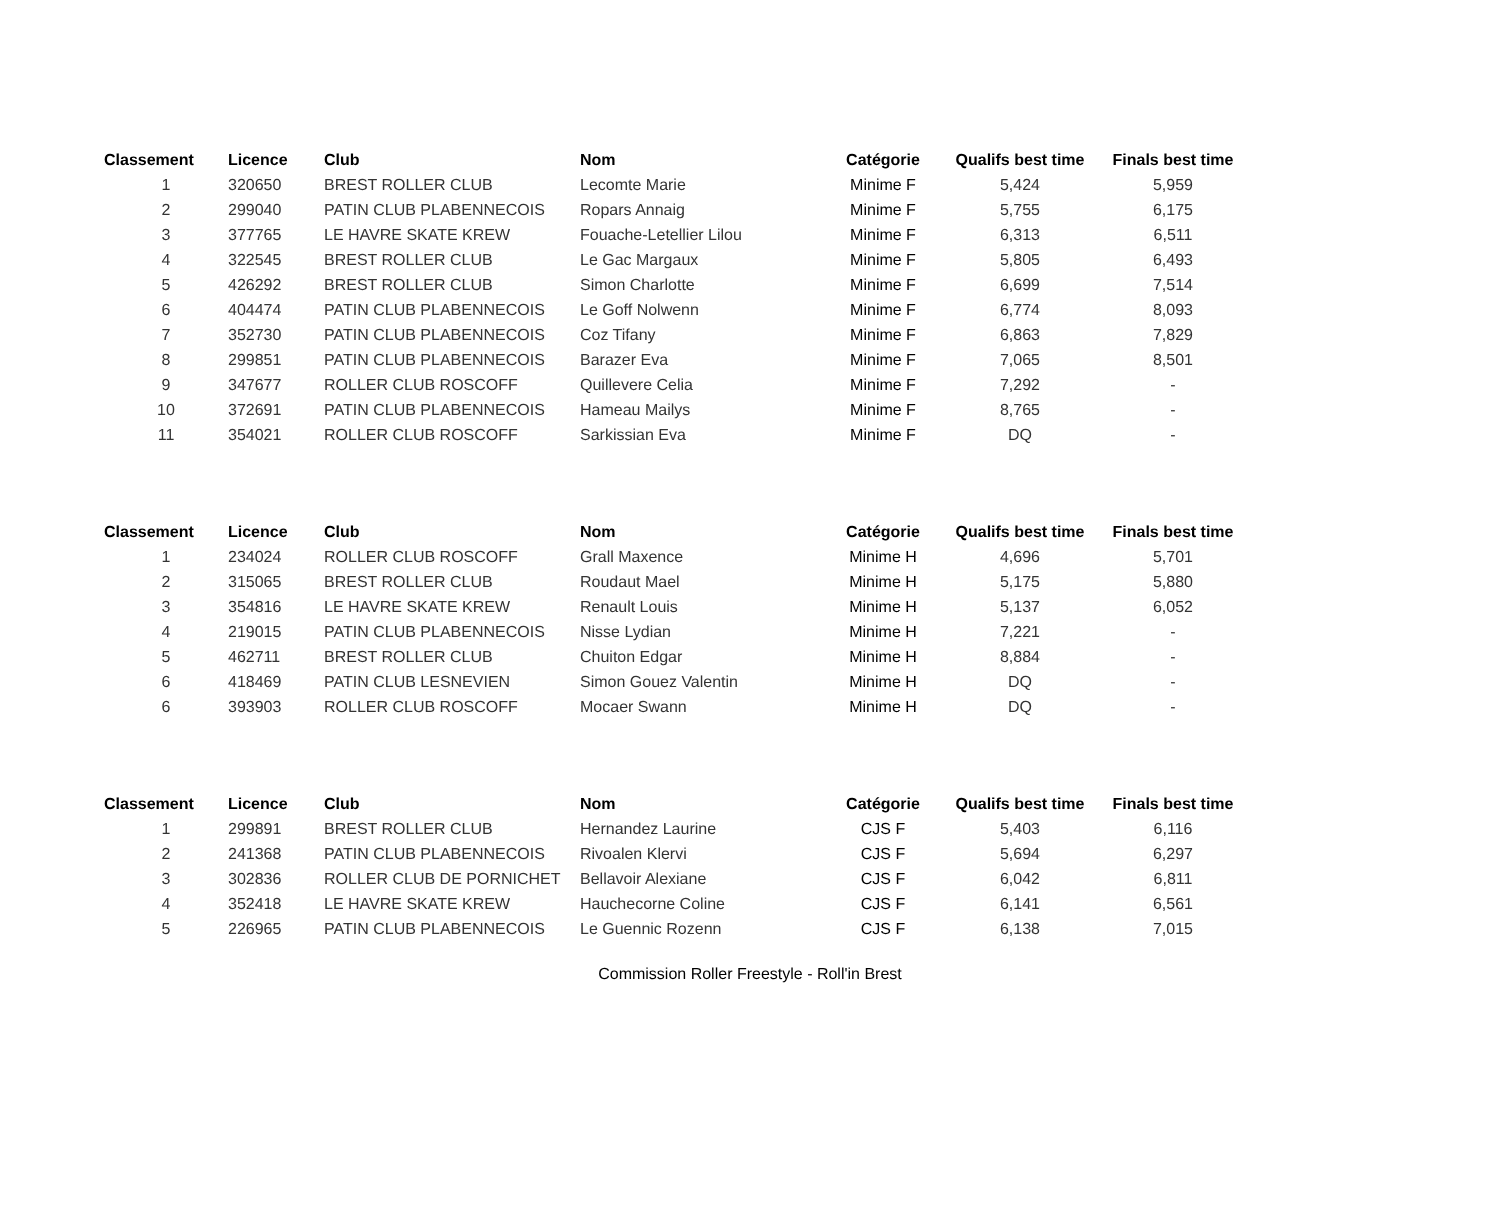| Classement | Licence | Club | Nom | Catégorie | Qualifs best time | Finals best time |
| --- | --- | --- | --- | --- | --- | --- |
| 1 | 320650 | BREST ROLLER CLUB | Lecomte Marie | Minime F | 5,424 | 5,959 |
| 2 | 299040 | PATIN CLUB PLABENNECOIS | Ropars Annaig | Minime F | 5,755 | 6,175 |
| 3 | 377765 | LE HAVRE SKATE KREW | Fouache-Letellier Lilou | Minime F | 6,313 | 6,511 |
| 4 | 322545 | BREST ROLLER CLUB | Le Gac Margaux | Minime F | 5,805 | 6,493 |
| 5 | 426292 | BREST ROLLER CLUB | Simon Charlotte | Minime F | 6,699 | 7,514 |
| 6 | 404474 | PATIN CLUB PLABENNECOIS | Le Goff Nolwenn | Minime F | 6,774 | 8,093 |
| 7 | 352730 | PATIN CLUB PLABENNECOIS | Coz Tifany | Minime F | 6,863 | 7,829 |
| 8 | 299851 | PATIN CLUB PLABENNECOIS | Barazer Eva | Minime F | 7,065 | 8,501 |
| 9 | 347677 | ROLLER CLUB ROSCOFF | Quillevere Celia | Minime F | 7,292 | - |
| 10 | 372691 | PATIN CLUB PLABENNECOIS | Hameau Mailys | Minime F | 8,765 | - |
| 11 | 354021 | ROLLER CLUB ROSCOFF | Sarkissian Eva | Minime F | DQ | - |
| Classement | Licence | Club | Nom | Catégorie | Qualifs best time | Finals best time |
| --- | --- | --- | --- | --- | --- | --- |
| 1 | 234024 | ROLLER CLUB ROSCOFF | Grall Maxence | Minime H | 4,696 | 5,701 |
| 2 | 315065 | BREST ROLLER CLUB | Roudaut Mael | Minime H | 5,175 | 5,880 |
| 3 | 354816 | LE HAVRE SKATE KREW | Renault Louis | Minime H | 5,137 | 6,052 |
| 4 | 219015 | PATIN CLUB PLABENNECOIS | Nisse Lydian | Minime H | 7,221 | - |
| 5 | 462711 | BREST ROLLER CLUB | Chuiton Edgar | Minime H | 8,884 | - |
| 6 | 418469 | PATIN CLUB LESNEVIEN | Simon Gouez Valentin | Minime H | DQ | - |
| 6 | 393903 | ROLLER CLUB ROSCOFF | Mocaer Swann | Minime H | DQ | - |
| Classement | Licence | Club | Nom | Catégorie | Qualifs best time | Finals best time |
| --- | --- | --- | --- | --- | --- | --- |
| 1 | 299891 | BREST ROLLER CLUB | Hernandez Laurine | CJS F | 5,403 | 6,116 |
| 2 | 241368 | PATIN CLUB PLABENNECOIS | Rivoalen Klervi | CJS F | 5,694 | 6,297 |
| 3 | 302836 | ROLLER CLUB DE PORNICHET | Bellavoir Alexiane | CJS F | 6,042 | 6,811 |
| 4 | 352418 | LE HAVRE SKATE KREW | Hauchecorne Coline | CJS F | 6,141 | 6,561 |
| 5 | 226965 | PATIN CLUB PLABENNECOIS | Le Guennic Rozenn | CJS F | 6,138 | 7,015 |
Commission Roller Freestyle - Roll'in Brest